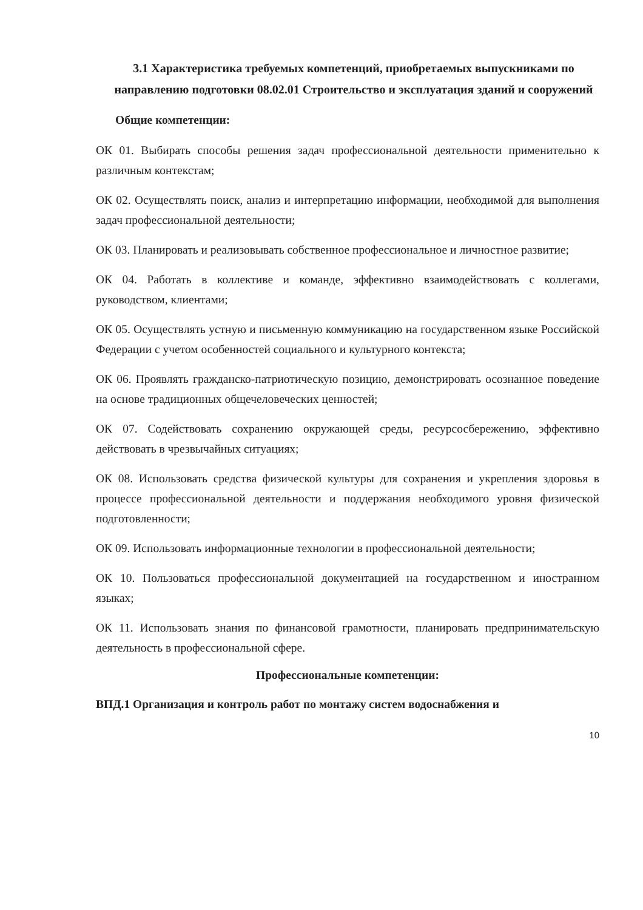3.1 Характеристика требуемых компетенций, приобретаемых выпускниками по направлению подготовки 08.02.01 Строительство и эксплуатация зданий и сооружений
Общие компетенции:
ОК 01. Выбирать способы решения задач профессиональной деятельности применительно к различным контекстам;
ОК 02. Осуществлять поиск, анализ и интерпретацию информации, необходимой для выполнения задач профессиональной деятельности;
ОК 03. Планировать и реализовывать собственное профессиональное и личностное развитие;
ОК 04. Работать в коллективе и команде, эффективно взаимодействовать с коллегами, руководством, клиентами;
ОК 05. Осуществлять устную и письменную коммуникацию на государственном языке Российской Федерации с учетом особенностей социального и культурного контекста;
ОК 06. Проявлять гражданско-патриотическую позицию, демонстрировать осознанное поведение на основе традиционных общечеловеческих ценностей;
ОК 07. Содействовать сохранению окружающей среды, ресурсосбережению, эффективно действовать в чрезвычайных ситуациях;
ОК 08. Использовать средства физической культуры для сохранения и укрепления здоровья в процессе профессиональной деятельности и поддержания необходимого уровня физической подготовленности;
ОК 09. Использовать информационные технологии в профессиональной деятельности;
ОК 10. Пользоваться профессиональной документацией на государственном и иностранном языках;
ОК 11. Использовать знания по финансовой грамотности, планировать предпринимательскую деятельность в профессиональной сфере.
Профессиональные компетенции:
ВПД.1 Организация и контроль работ по монтажу систем водоснабжения и
10